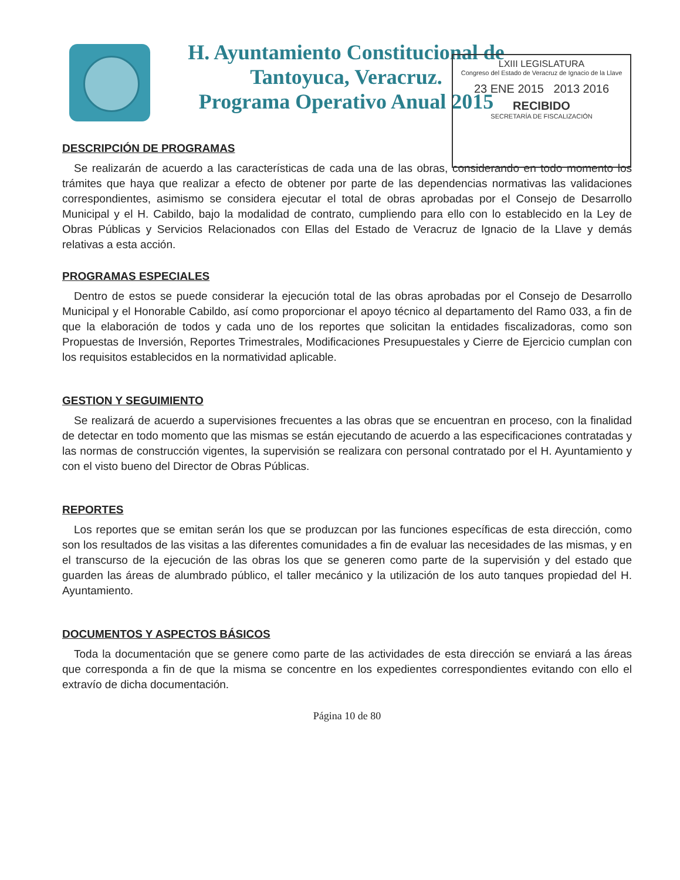H. Ayuntamiento Constitucional de
Tantoyuca, Veracruz.
Programa Operativo Anual 2015
LXIII LEGISLATURA
Congreso del Estado de Veracruz de Ignacio de la Llave
23 ENE 2015 2013 2016
RECIBIDO
SECRETARÍA DE FISCALIZACIÓN
DESCRIPCIÓN DE PROGRAMAS
Se realizarán de acuerdo a las características de cada una de las obras, considerando en todo momento los trámites que haya que realizar a efecto de obtener por parte de las dependencias normativas las validaciones correspondientes, asimismo se considera ejecutar el total de obras aprobadas por el Consejo de Desarrollo Municipal y el H. Cabildo, bajo la modalidad de contrato, cumpliendo para ello con lo establecido en la Ley de Obras Públicas y Servicios Relacionados con Ellas del Estado de Veracruz de Ignacio de la Llave y demás relativas a esta acción.
PROGRAMAS ESPECIALES
Dentro de estos se puede considerar la ejecución total de las obras aprobadas por el Consejo de Desarrollo Municipal y el Honorable Cabildo, así como proporcionar el apoyo técnico al departamento del Ramo 033, a fin de que la elaboración de todos y cada uno de los reportes que solicitan la entidades fiscalizadoras, como son Propuestas de Inversión, Reportes Trimestrales, Modificaciones Presupuestales y Cierre de Ejercicio cumplan con los requisitos establecidos en la normatividad aplicable.
GESTION Y SEGUIMIENTO
Se realizará de acuerdo a supervisiones frecuentes a las obras que se encuentran en proceso, con la finalidad de detectar en todo momento que las mismas se están ejecutando de acuerdo a las especificaciones contratadas y las normas de construcción vigentes, la supervisión se realizara con personal contratado por el H. Ayuntamiento y con el visto bueno del Director de Obras Públicas.
REPORTES
Los reportes que se emitan serán los que se produzcan por las funciones específicas de esta dirección, como son los resultados de las visitas a las diferentes comunidades a fin de evaluar las necesidades de las mismas, y en el transcurso de la ejecución de las obras los que se generen como parte de la supervisión y del estado que guarden las áreas de alumbrado público, el taller mecánico y la utilización de los auto tanques propiedad del H. Ayuntamiento.
DOCUMENTOS Y ASPECTOS BÁSICOS
Toda la documentación que se genere como parte de las actividades de esta dirección se enviará a las áreas que corresponda a fin de que la misma se concentre en los expedientes correspondientes evitando con ello el extravío de dicha documentación.
Página 10 de 80